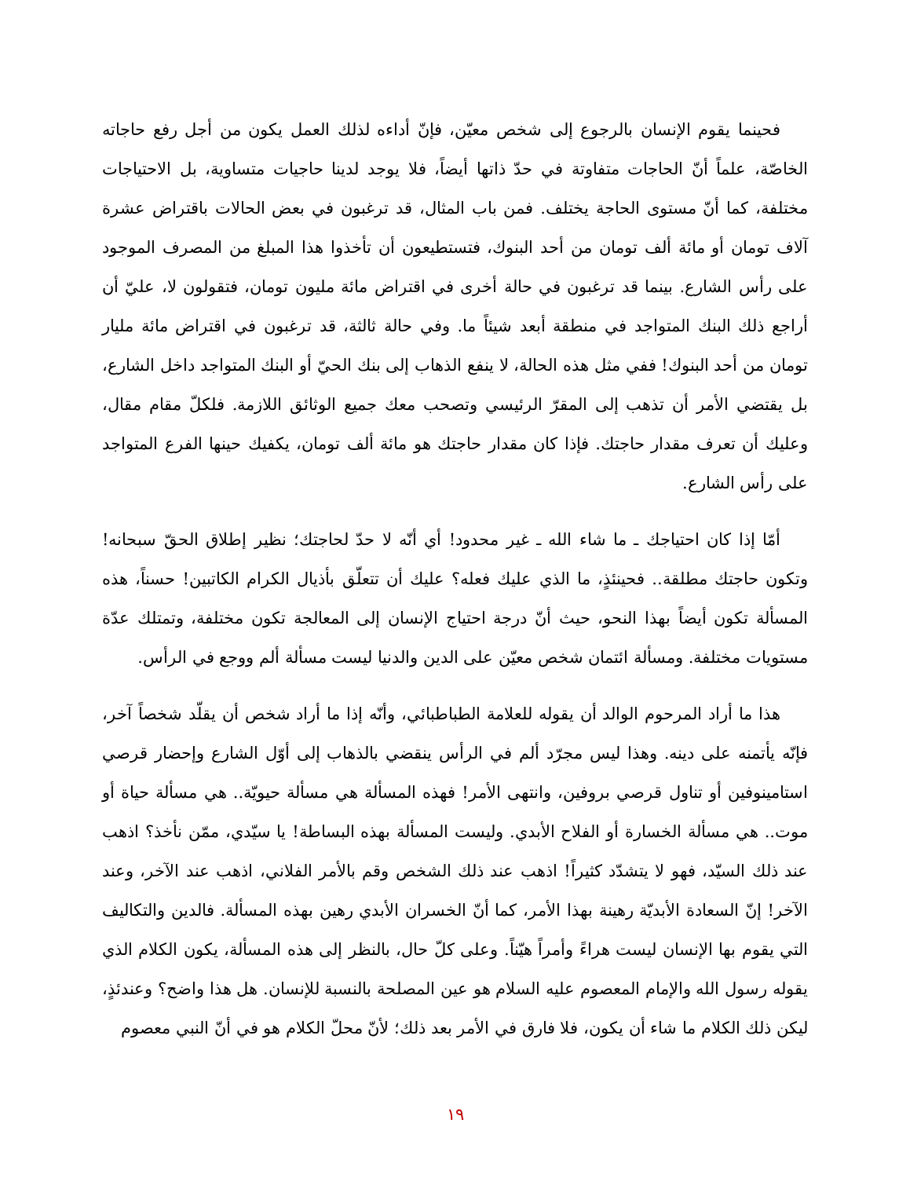فحينما يقوم الإنسان بالرجوع إلى شخص معيّن، فإنّ أداءه لذلك العمل يكون من أجل رفع حاجاته الخاصّة، علماً أنّ الحاجات متفاوتة في حدّ ذاتها أيضاً، فلا يوجد لدينا حاجيات متساوية، بل الاحتياجات مختلفة، كما أنّ مستوى الحاجة يختلف. فمن باب المثال، قد ترغبون في بعض الحالات باقتراض عشرة آلاف تومان أو مائة ألف تومان من أحد البنوك، فتستطيعون أن تأخذوا هذا المبلغ من المصرف الموجود على رأس الشارع. بينما قد ترغبون في حالة أخرى في اقتراض مائة مليون تومان، فتقولون لا، عليّ أن أراجع ذلك البنك المتواجد في منطقة أبعد شيئاً ما. وفي حالة ثالثة، قد ترغبون في اقتراض مائة مليار تومان من أحد البنوك! ففي مثل هذه الحالة، لا ينفع الذهاب إلى بنك الحيّ أو البنك المتواجد داخل الشارع، بل يقتضي الأمر أن تذهب إلى المقرّ الرئيسي وتصحب معك جميع الوثائق اللازمة. فلكلّ مقام مقال، وعليك أن تعرف مقدار حاجتك. فإذا كان مقدار حاجتك هو مائة ألف تومان، يكفيك حينها الفرع المتواجد على رأس الشارع.
أمّا إذا كان احتياجك ـ ما شاء الله ـ غير محدود! أي أنّه لا حدّ لحاجتك؛ نظير إطلاق الحقّ سبحانه! وتكون حاجتك مطلقة.. فحينئذٍ، ما الذي عليك فعله؟ عليك أن تتعلّق بأذيال الكرام الكاتبين! حسناً، هذه المسألة تكون أيضاً بهذا النحو، حيث أنّ درجة احتياج الإنسان إلى المعالجة تكون مختلفة، وتمتلك عدّة مستويات مختلفة. ومسألة ائتمان شخص معيّن على الدين والدنيا ليست مسألة ألم ووجع في الرأس.
هذا ما أراد المرحوم الوالد أن يقوله للعلامة الطباطبائي، وأنّه إذا ما أراد شخص أن يقلّد شخصاً آخر، فإنّه يأتمنه على دينه. وهذا ليس مجرّد ألم في الرأس ينقضي بالذهاب إلى أوّل الشارع وإحضار قرصي استامينوفين أو تناول قرصي بروفين، وانتهى الأمر! فهذه المسألة هي مسألة حيويّة.. هي مسألة حياة أو موت.. هي مسألة الخسارة أو الفلاح الأبدي. وليست المسألة بهذه البساطة! يا سيّدي، ممّن نأخذ؟ اذهب عند ذلك السيّد، فهو لا يتشدّد كثيراً! اذهب عند ذلك الشخص وقم بالأمر الفلاني، اذهب عند الآخر، وعند الآخر! إنّ السعادة الأبديّة رهينة بهذا الأمر، كما أنّ الخسران الأبدي رهين بهذه المسألة. فالدين والتكاليف التي يقوم بها الإنسان ليست هراءً وأمراً هيّناً. وعلى كلّ حال، بالنظر إلى هذه المسألة، يكون الكلام الذي يقوله رسول الله والإمام المعصوم عليه السلام هو عين المصلحة بالنسبة للإنسان. هل هذا واضح؟ وعندئذٍ، ليكن ذلك الكلام ما شاء أن يكون، فلا فارق في الأمر بعد ذلك؛ لأنّ محلّ الكلام هو في أنّ النبي معصوم
١٩